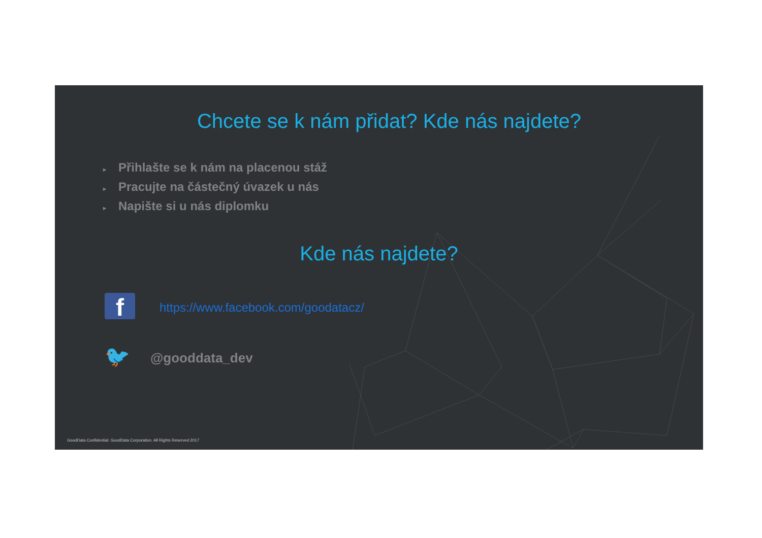Chcete se k nám přidat? Kde nás najdete?
▸ Přihlašte se k nám na placenou stáž
▸ Pracujte na částečný úvazek u nás
▸ Napište si u nás diplomku
Kde nás najdete?
f
https://www.facebook.com/goodatacz/
🐦
@gooddata_dev
GoodData Confidential. GoodData Corporation. All Rights Reserved 2017